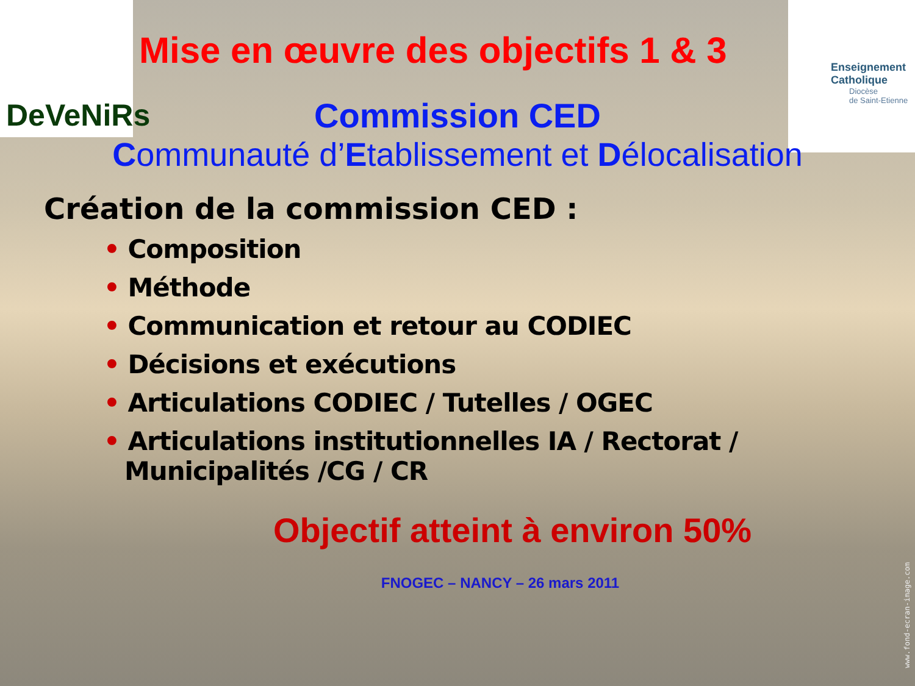DeVeNiRs
Enseignement
Catholique
Diocèse
de Saint-Etienne
Mise en œuvre des objectifs 1 & 3
Commission CED
Communauté d’Etablissement et Délocalisation
Création de la commission CED :
• Composition
• Méthode
• Communication et retour au CODIEC
• Décisions et exécutions
• Articulations CODIEC / Tutelles / OGEC
• Articulations institutionnelles IA / Rectorat / Municipalités /CG / CR
Objectif atteint à environ 50%
FNOGEC – NANCY – 26 mars 2011
www.fond-ecran-image.com